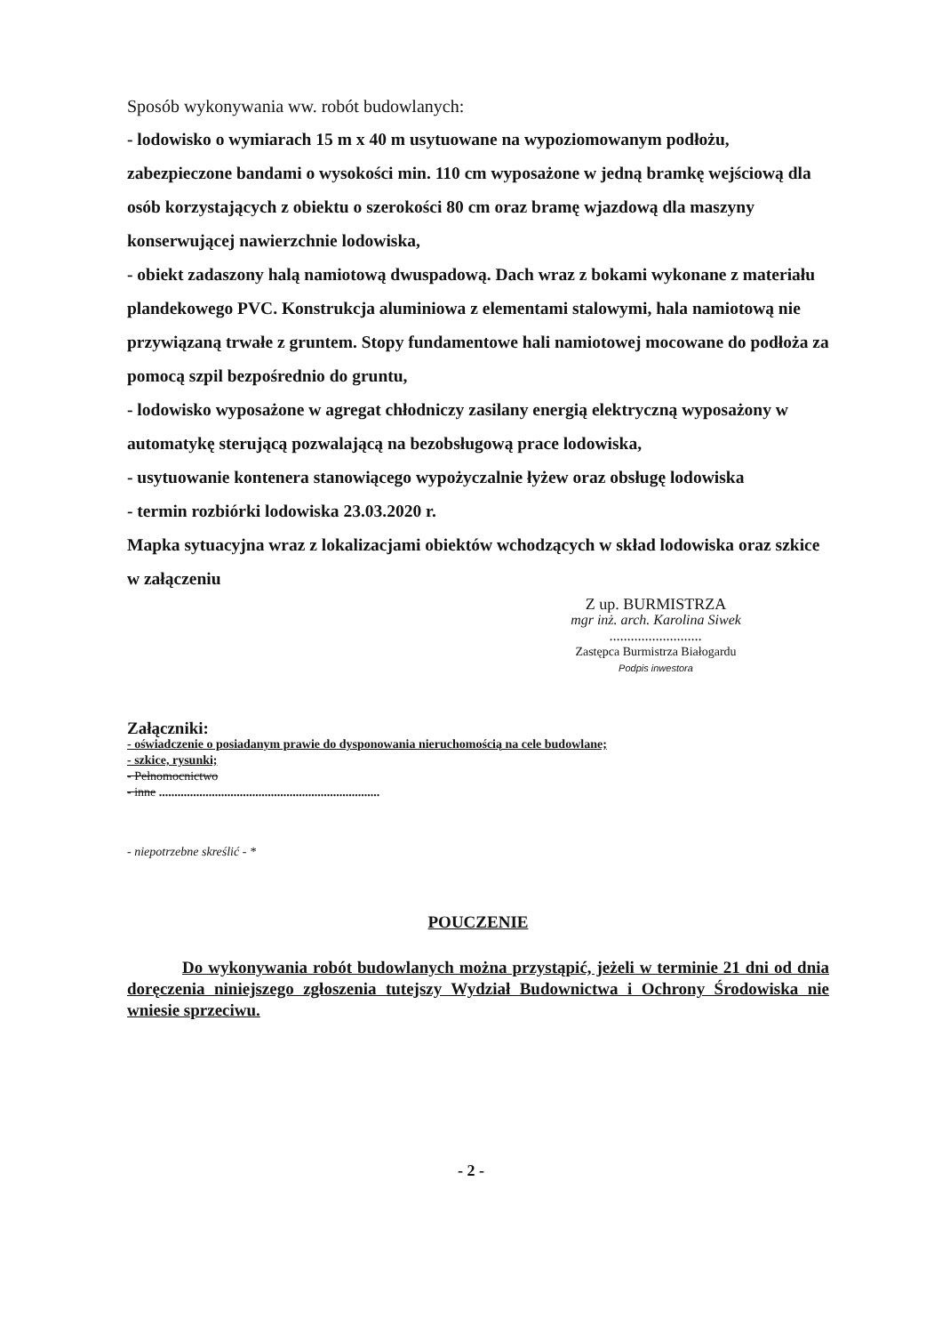Sposób wykonywania ww. robót budowlanych:
- lodowisko o wymiarach 15 m x 40 m usytuowane na wypoziomowanym podłożu, zabezpieczone bandami o wysokości min. 110 cm wyposażone w jedną bramkę wejściową dla osób korzystających z obiektu o szerokości 80 cm oraz bramę wjazdową dla maszyny konserwującej nawierzchnie lodowiska,
- obiekt zadaszony halą namiotową dwuspadową. Dach wraz z bokami wykonane z materiału plandekowego PVC. Konstrukcja aluminiowa z elementami stalowymi, hala namiotową nie przywiązaną trwałe z gruntem. Stopy fundamentowe hali namiotowej mocowane do podłoża za pomocą szpil bezpośrednio do gruntu,
- lodowisko wyposażone w agregat chłodniczy zasilany energią elektryczną wyposażony w automatykę sterującą pozwalającą na bezobsługową prace lodowiska,
- usytuowanie kontenera stanowiącego wypożyczalnie łyżew oraz obsługę lodowiska
- termin rozbiórki lodowiska 23.03.2020 r.
Mapka sytuacyjna wraz z lokalizacjami obiektów wchodzących w skład lodowiska oraz szkice w załączeniu
Z up. BURMISTRZA
mgr inż. arch. Karolina Siwek ..........................
Zastępca Burmistrza Białogardu
Podpis inwestora
Załączniki:
- oświadczenie o posiadanym prawie do dysponowania nieruchomością na cele budowlane;
- szkice, rysunki;
- Pełnomocnictwo
- inne .......................................................................
- niepotrzebne skreślić - *
POUCZENIE
Do wykonywania robót budowlanych można przystąpić, jeżeli w terminie 21 dni od dnia doręczenia niniejszego zgłoszenia tutejszy Wydział Budownictwa i Ochrony Środowiska nie wniesie sprzeciwu.
- 2 -